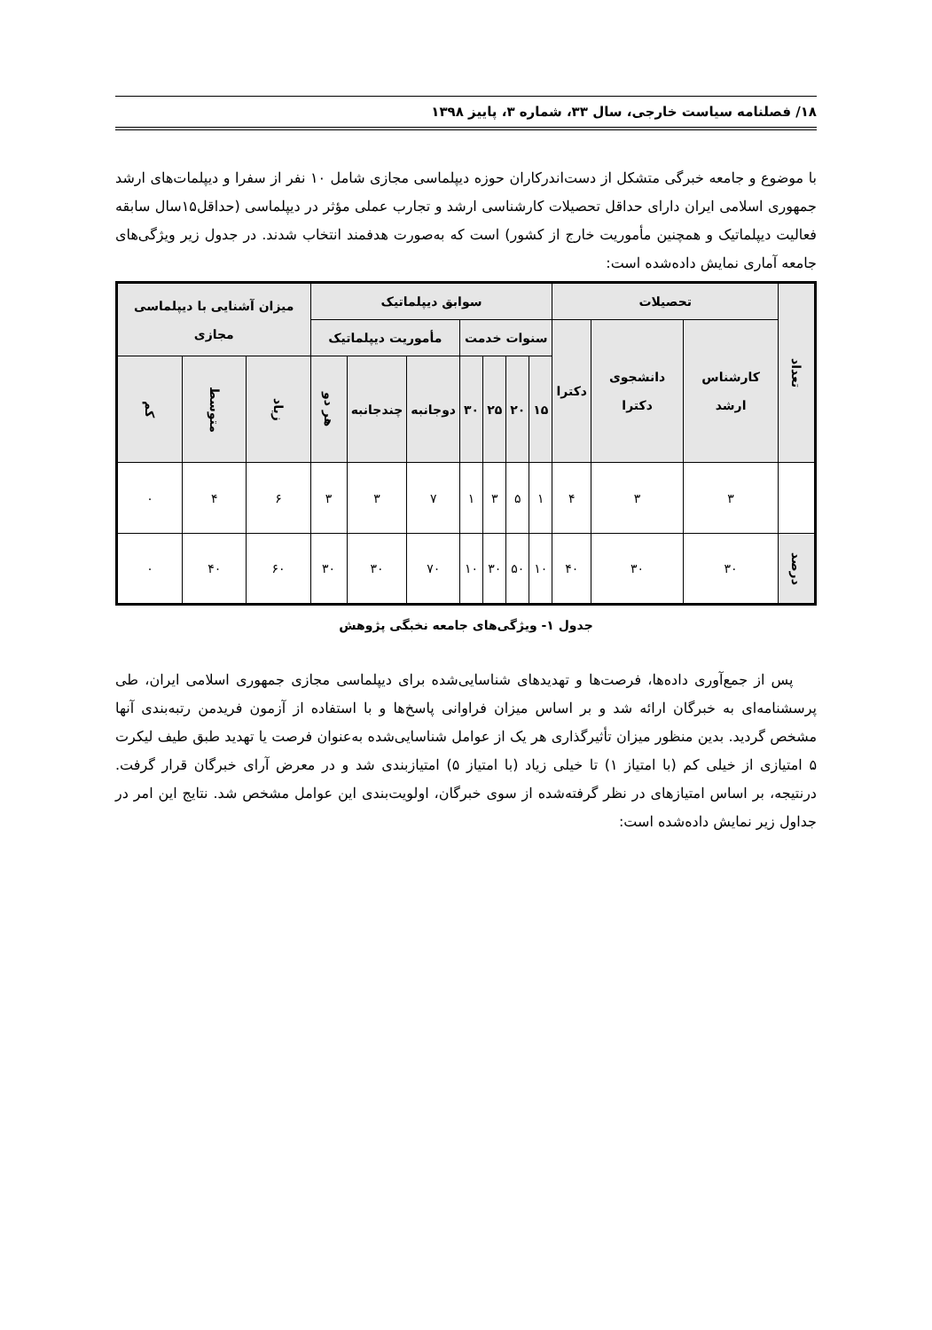۱۸/ فصلنامه سیاست خارجی، سال ۳۳، شماره ۳، پاییز ۱۳۹۸
با موضوع و جامعه خبرگی متشکل از دست‌اندرکاران حوزه دیپلماسی مجازی شامل ۱۰ نفر از سفرا و دیپلمات‌های ارشد جمهوری اسلامی ایران دارای حداقل تحصیلات کارشناسی ارشد و تجارب عملی مؤثر در دیپلماسی (حداقل۱۵سال سابقه فعالیت دیپلماتیک و همچنین مأموریت خارج از کشور) است که به‌صورت هدفمند انتخاب شدند. در جدول زیر ویژگی‌های جامعه آماری نمایش داده‌شده است:
| تعداد | تحصیلات | | | سوابق دیپلماتیک | | | | | | | میزان آشنایی با دیپلماسی مجازی | | |
| --- | --- | --- | --- | --- | --- | --- | --- | --- | --- | --- | --- | --- | --- |
| | کارشناس ارشد | دانشجوی دکترا | دکترا | سنوات خدمت | | | | مأموریت دیپلماتیک | | | | | |
| | | | | ۱۵ | ۲۰ | ۲۵ | ۳۰ | دوجانبه | چندجانبه | هر دو | زیاد | متوسط | کم |
| | ۳ | ۳ | ۴ | ۱ | ۵ | ۳ | ۱ | ۷ | ۳ | ۳ | ۶ | ۴ | ۰ |
| درصد | ۳۰ | ۳۰ | ۴۰ | ۱۰ | ۵۰ | ۳۰ | ۱۰ | ۷۰ | ۳۰ | ۳۰ | ۶۰ | ۴۰ | ۰ |
جدول ۱- ویژگی‌های جامعه نخبگی پژوهش
پس از جمع‌آوری داده‌ها، فرصت‌ها و تهدیدهای شناسایی‌شده برای دیپلماسی مجازی جمهوری اسلامی ایران، طی پرسشنامه‌ای به خبرگان ارائه شد و بر اساس میزان فراوانی پاسخ‌ها و با استفاده از آزمون فریدمن رتبه‌بندی آنها مشخص گردید. بدین منظور میزان تأثیرگذاری هر یک از عوامل شناسایی‌شده به‌عنوان فرصت یا تهدید طبق طیف لیکرت ۵ امتیازی از خیلی کم (با امتیاز ۱) تا خیلی زیاد (با امتیاز ۵) امتیازبندی شد و در معرض آرای خبرگان قرار گرفت. درنتیجه، بر اساس امتیازهای در نظر گرفته‌شده از سوی خبرگان، اولویت‌بندی این عوامل مشخص شد. نتایج این امر در جداول زیر نمایش داده‌شده است: